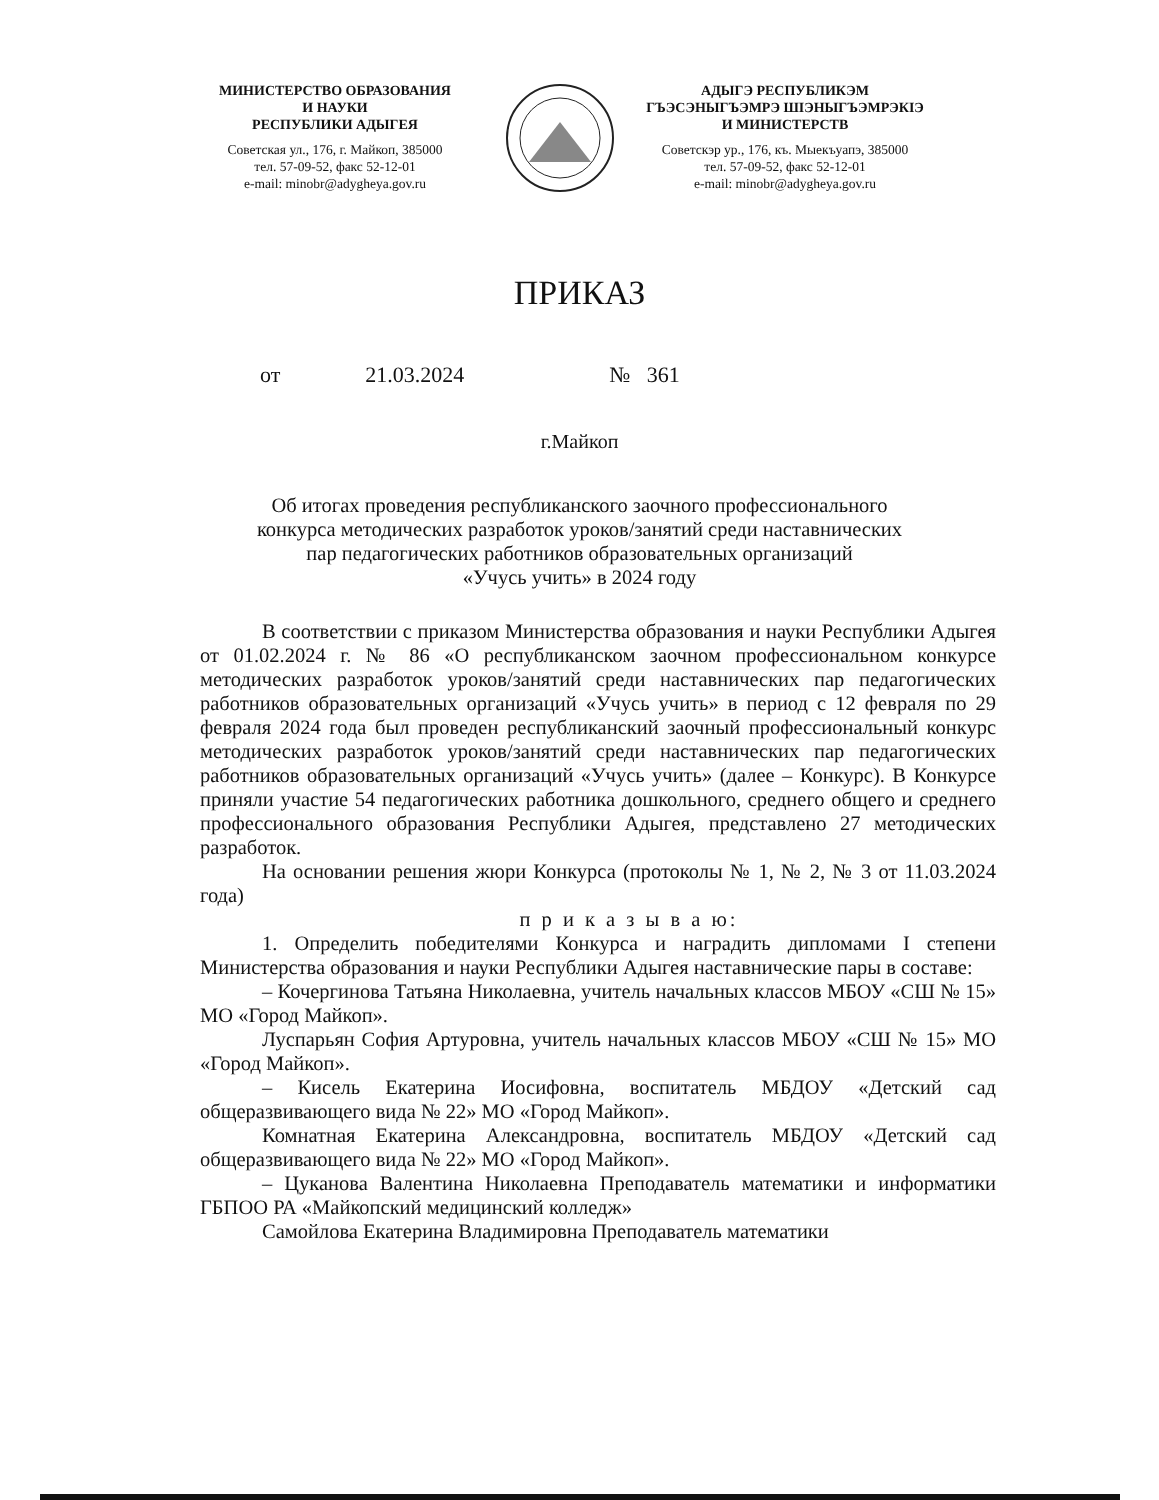МИНИСТЕРСТВО ОБРАЗОВАНИЯ
И НАУКИ
РЕСПУБЛИКИ АДЫГЕЯ
Советская ул., 176, г. Майкоп, 385000
тел. 57-09-52, факс 52-12-01
e-mail: minobr@adygheya.gov.ru
АДЫГЭ РЕСПУБЛИКЭМ
ГЪЭСЭНЫГЪЭМРЭ ШIЭНЫГЪЭМРЭКIЭ
И МИНИСТЕРСТВ
Советскэр ур., 176, къ. Мыекъуапэ, 385000
тел. 57-09-52, факс 52-12-01
e-mail: minobr@adygheya.gov.ru
ПРИКАЗ
от 21.03.2024 № 361
г.Майкоп
Об итогах проведения республиканского заочного профессионального
конкурса методических разработок уроков/занятий среди наставнических
пар педагогических работников образовательных организаций
«Учусь учить» в 2024 году
В соответствии с приказом Министерства образования и науки Республики Адыгея от 01.02.2024 г. № 86 «О республиканском заочном профессиональном конкурсе методических разработок уроков/занятий среди наставнических пар педагогических работников образовательных организаций «Учусь учить» в период с 12 февраля по 29 февраля 2024 года был проведен республиканский заочный профессиональный конкурс методических разработок уроков/занятий среди наставнических пар педагогических работников образовательных организаций «Учусь учить» (далее – Конкурс). В Конкурсе приняли участие 54 педагогических работника дошкольного, среднего общего и среднего профессионального образования Республики Адыгея, представлено 27 методических разработок.
На основании решения жюри Конкурса (протоколы № 1, № 2, № 3 от 11.03.2024 года)
п р и к а з ы в а ю:
1. Определить победителями Конкурса и наградить дипломами I степени Министерства образования и науки Республики Адыгея наставнические пары в составе:
– Кочергинова Татьяна Николаевна, учитель начальных классов МБОУ «СШ № 15» МО «Город Майкоп».
Луспарьян София Артуровна, учитель начальных классов МБОУ «СШ № 15» МО «Город Майкоп».
– Кисель Екатерина Иосифовна, воспитатель МБДОУ «Детский сад общеразвивающего вида № 22» МО «Город Майкоп».
Комнатная Екатерина Александровна, воспитатель МБДОУ «Детский сад общеразвивающего вида № 22» МО «Город Майкоп».
– Цуканова Валентина Николаевна Преподаватель математики и информатики ГБПОО РА «Майкопский медицинский колледж»
Самойлова Екатерина Владимировна Преподаватель математики